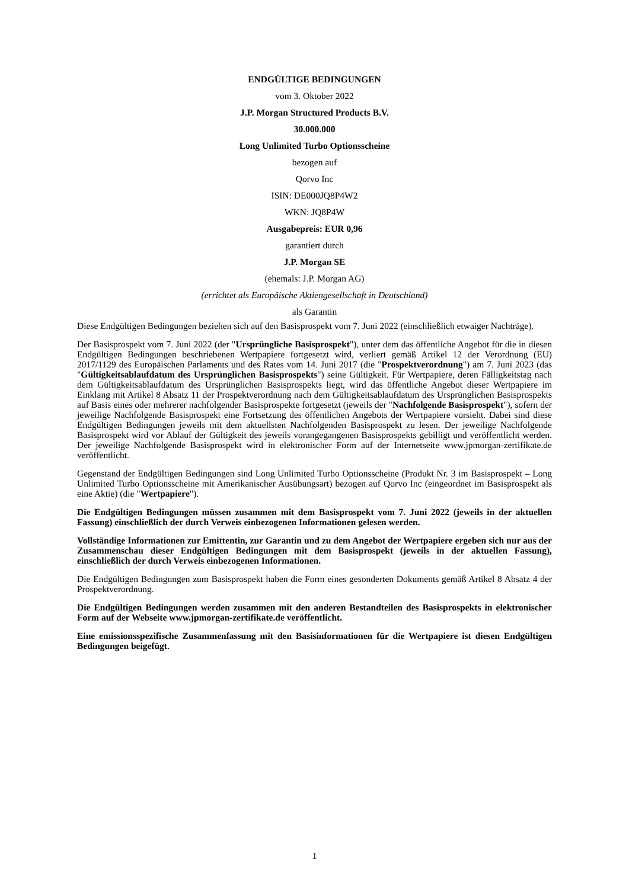ENDGÜLTIGE BEDINGUNGEN
vom 3. Oktober 2022
J.P. Morgan Structured Products B.V.
30.000.000
Long Unlimited Turbo Optionsscheine
bezogen auf
Qorvo Inc
ISIN: DE000JQ8P4W2
WKN: JQ8P4W
Ausgabepreis: EUR 0,96
garantiert durch
J.P. Morgan SE
(ehemals: J.P. Morgan AG)
(errichtet als Europäische Aktiengesellschaft in Deutschland)
als Garantin
Diese Endgültigen Bedingungen beziehen sich auf den Basisprospekt vom 7. Juni 2022 (einschließlich etwaiger Nachträge).
Der Basisprospekt vom 7. Juni 2022 (der "Ursprüngliche Basisprospekt"), unter dem das öffentliche Angebot für die in diesen Endgültigen Bedingungen beschriebenen Wertpapiere fortgesetzt wird, verliert gemäß Artikel 12 der Verordnung (EU) 2017/1129 des Europäischen Parlaments und des Rates vom 14. Juni 2017 (die "Prospektverordnung") am 7. Juni 2023 (das "Gültigkeitsablaufdatum des Ursprünglichen Basisprospekts") seine Gültigkeit. Für Wertpapiere, deren Fälligkeitstag nach dem Gültigkeitsablaufdatum des Ursprünglichen Basisprospekts liegt, wird das öffentliche Angebot dieser Wertpapiere im Einklang mit Artikel 8 Absatz 11 der Prospektverordnung nach dem Gültigkeitsablaufdatum des Ursprünglichen Basisprospekts auf Basis eines oder mehrerer nachfolgender Basisprospekte fortgesetzt (jeweils der "Nachfolgende Basisprospekt"), sofern der jeweilige Nachfolgende Basisprospekt eine Fortsetzung des öffentlichen Angebots der Wertpapiere vorsieht. Dabei sind diese Endgültigen Bedingungen jeweils mit dem aktuellsten Nachfolgenden Basisprospekt zu lesen. Der jeweilige Nachfolgende Basisprospekt wird vor Ablauf der Gültigkeit des jeweils vorangegangenen Basisprospekts gebilligt und veröffentlicht werden. Der jeweilige Nachfolgende Basisprospekt wird in elektronischer Form auf der Internetseite www.jpmorgan-zertifikate.de veröffentlicht.
Gegenstand der Endgültigen Bedingungen sind Long Unlimited Turbo Optionsscheine (Produkt Nr. 3 im Basisprospekt – Long Unlimited Turbo Optionsscheine mit Amerikanischer Ausübungsart) bezogen auf Qorvo Inc (eingeordnet im Basisprospekt als eine Aktie) (die "Wertpapiere").
Die Endgültigen Bedingungen müssen zusammen mit dem Basisprospekt vom 7. Juni 2022 (jeweils in der aktuellen Fassung) einschließlich der durch Verweis einbezogenen Informationen gelesen werden.
Vollständige Informationen zur Emittentin, zur Garantin und zu dem Angebot der Wertpapiere ergeben sich nur aus der Zusammenschau dieser Endgültigen Bedingungen mit dem Basisprospekt (jeweils in der aktuellen Fassung), einschließlich der durch Verweis einbezogenen Informationen.
Die Endgültigen Bedingungen zum Basisprospekt haben die Form eines gesonderten Dokuments gemäß Artikel 8 Absatz 4 der Prospektverordnung.
Die Endgültigen Bedingungen werden zusammen mit den anderen Bestandteilen des Basisprospekts in elektronischer Form auf der Webseite www.jpmorgan-zertifikate.de veröffentlicht.
Eine emissionsspezifische Zusammenfassung mit den Basisinformationen für die Wertpapiere ist diesen Endgültigen Bedingungen beigefügt.
1